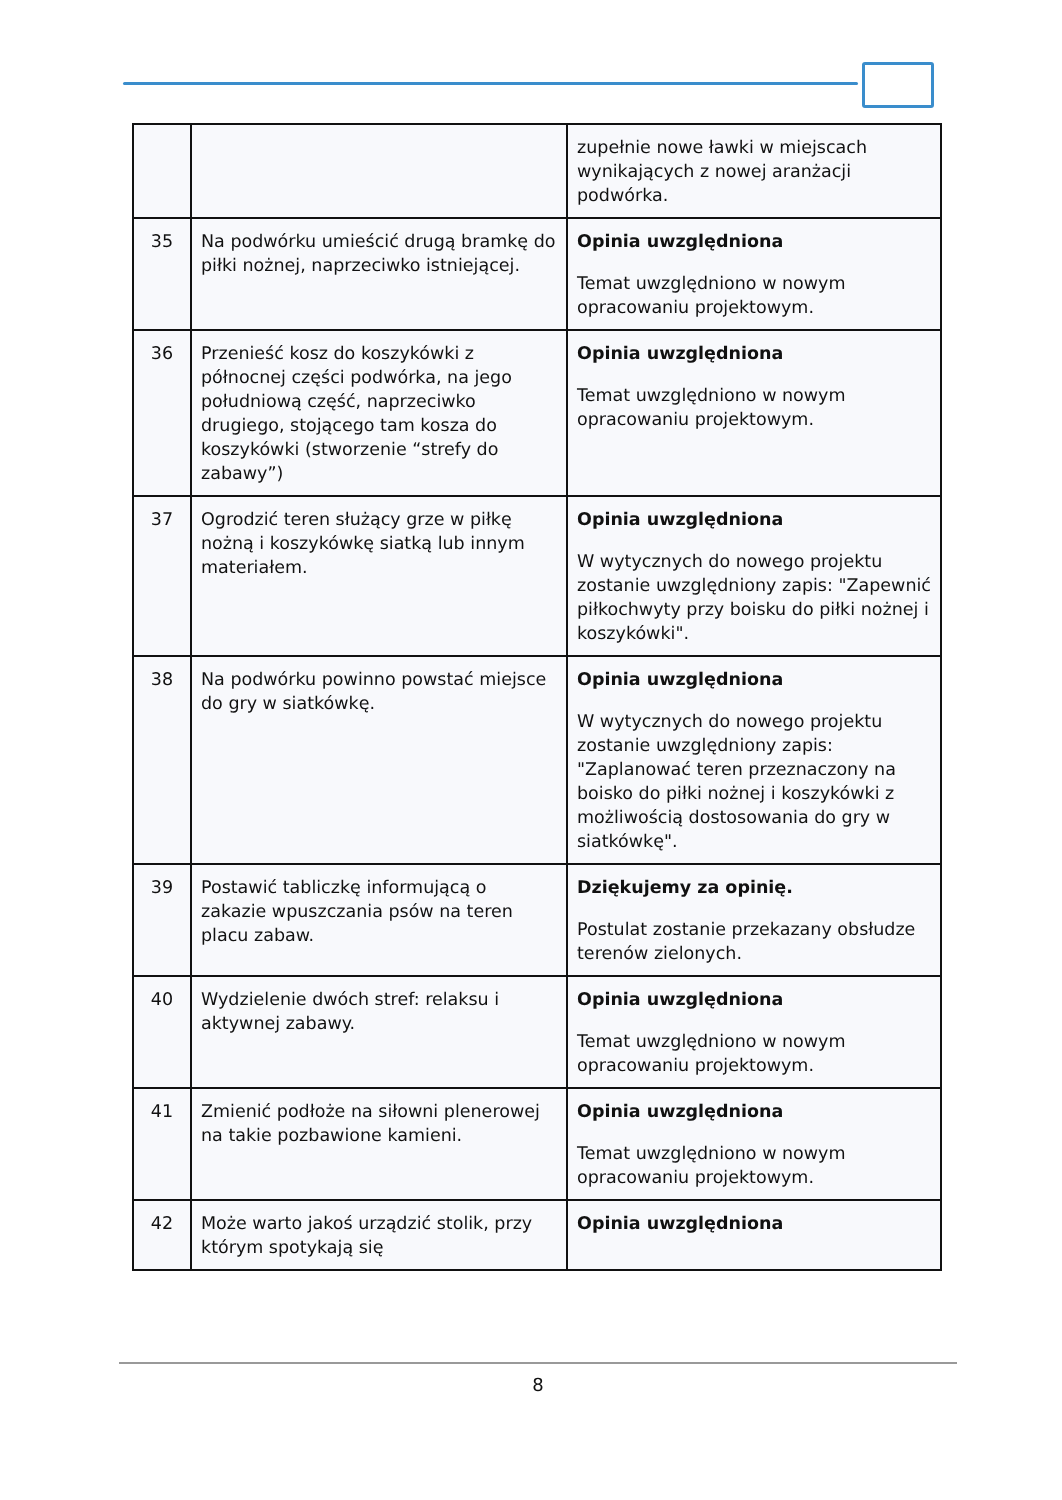| | | zupełnie nowe ławki w miejscach wynikających z nowej aranżacji podwórka. |
| 35 | Na podwórku umieścić drugą bramkę do piłki nożnej, naprzeciwko istniejącej. | Opinia uwzględniona Temat uwzględniono w nowym opracowaniu projektowym. |
| 36 | Przenieść kosz do koszykówki z północnej części podwórka, na jego południową część, naprzeciwko drugiego, stojącego tam kosza do koszykówki (stworzenie “strefy do zabawy”) | Opinia uwzględniona Temat uwzględniono w nowym opracowaniu projektowym. |
| 37 | Ogrodzić teren służący grze w piłkę nożną i koszykówkę siatką lub innym materiałem. | Opinia uwzględniona W wytycznych do nowego projektu zostanie uwzględniony zapis: "Zapewnić piłkochwyty przy boisku do piłki nożnej i koszykówki". |
| 38 | Na podwórku powinno powstać miejsce do gry w siatkówkę. | Opinia uwzględniona W wytycznych do nowego projektu zostanie uwzględniony zapis: "Zaplanować teren przeznaczony na boisko do piłki nożnej i koszykówki z możliwością dostosowania do gry w siatkówkę". |
| 39 | Postawić tabliczkę informującą o zakazie wpuszczania psów na teren placu zabaw. | Dziękujemy za opinię. Postulat zostanie przekazany obsłudze terenów zielonych. |
| 40 | Wydzielenie dwóch stref: relaksu i aktywnej zabawy. | Opinia uwzględniona Temat uwzględniono w nowym opracowaniu projektowym. |
| 41 | Zmienić podłoże na siłowni plenerowej na takie pozbawione kamieni. | Opinia uwzględniona Temat uwzględniono w nowym opracowaniu projektowym. |
| 42 | Może warto jakoś urządzić stolik, przy którym spotykają się | Opinia uwzględniona |
8